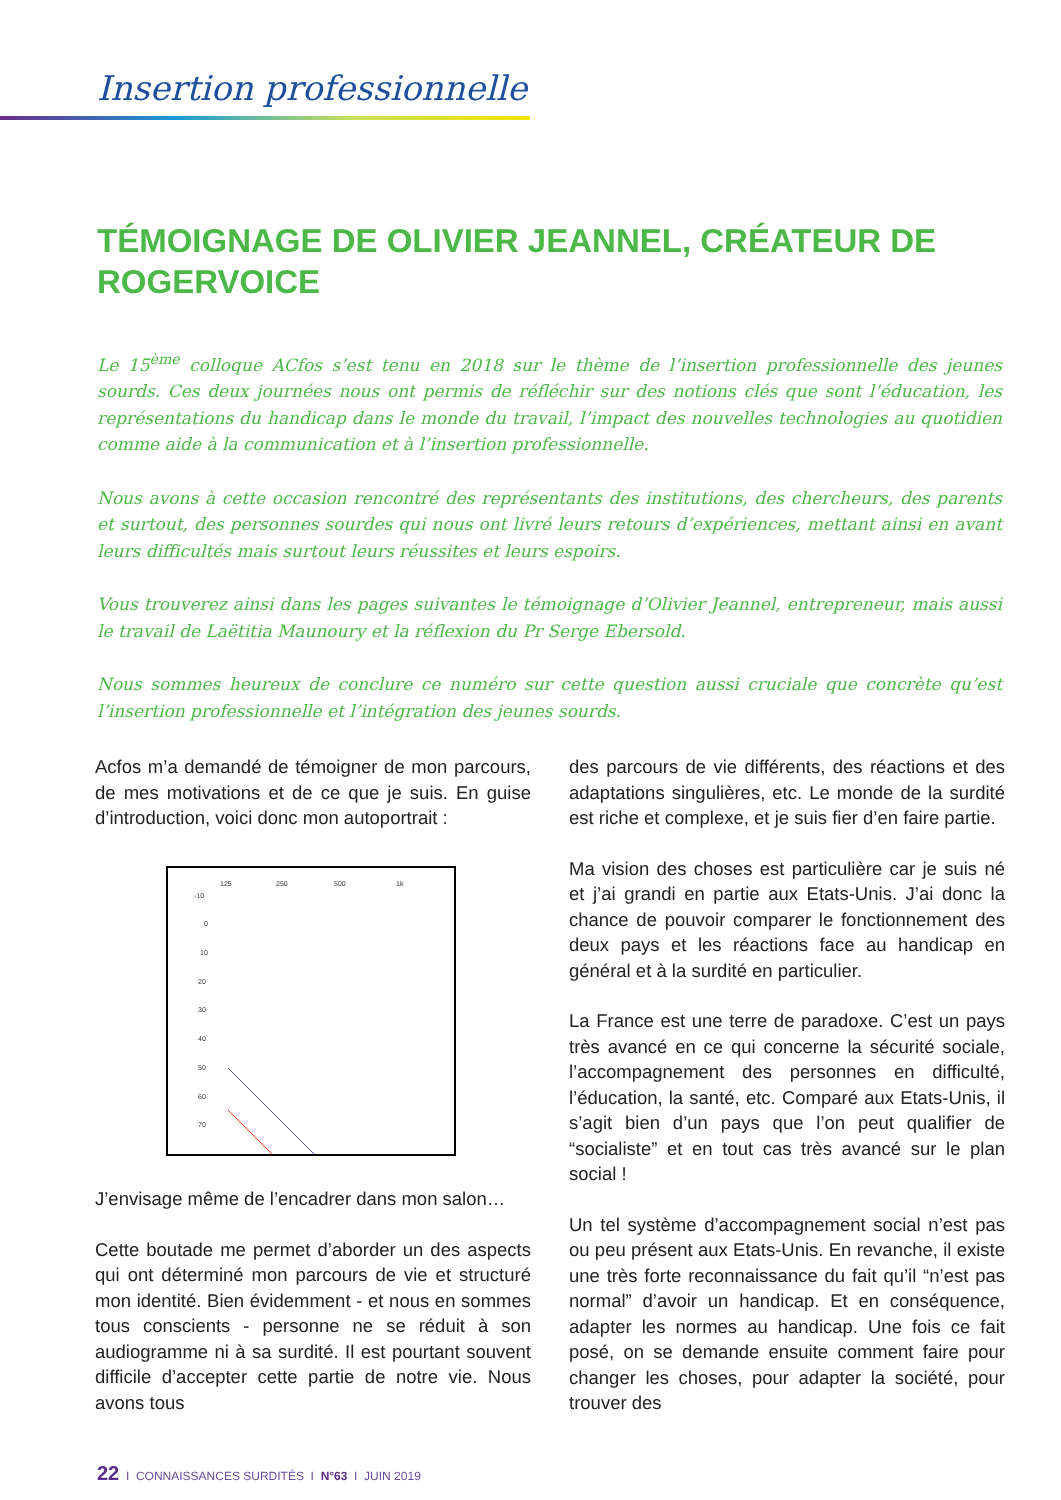Insertion professionnelle
TÉMOIGNAGE DE OLIVIER JEANNEL, CRÉATEUR DE ROGERVOICE
Le 15<sup>ème</sup> colloque ACfos s’est tenu en 2018 sur le thème de l’insertion professionnelle des jeunes sourds. Ces deux journées nous ont permis de réfléchir sur des notions clés que sont l’éducation, les représentations du handicap dans le monde du travail, l’impact des nouvelles technologies au quotidien comme aide à la communication et à l’insertion professionnelle.
Nous avons à cette occasion rencontré des représentants des institutions, des chercheurs, des parents et surtout, des personnes sourdes qui nous ont livré leurs retours d’expériences, mettant ainsi en avant leurs difficultés mais surtout leurs réussites et leurs espoirs.
Vous trouverez ainsi dans les pages suivantes le témoignage d’Olivier Jeannel, entrepreneur, mais aussi le travail de Laëtitia Maunoury et la réflexion du Pr Serge Ebersold.
Nous sommes heureux de conclure ce numéro sur cette question aussi cruciale que concrète qu’est l’insertion professionnelle et l’intégration des jeunes sourds.
Acfos m’a demandé de témoigner de mon parcours, de mes motivations et de ce que je suis. En guise d’introduction, voici donc mon autoportrait :
125
250
500
1k
-10
0
10
20
30
40
50
60
70
J’envisage même de l’encadrer dans mon salon…
Cette boutade me permet d’aborder un des aspects qui ont déterminé mon parcours de vie et structuré mon identité. Bien évidemment - et nous en sommes tous conscients - personne ne se réduit à son audiogramme ni à sa surdité. Il est pourtant souvent difficile d’accepter cette partie de notre vie. Nous avons tous
des parcours de vie différents, des réactions et des adaptations singulières, etc. Le monde de la surdité est riche et complexe, et je suis fier d’en faire partie.
Ma vision des choses est particulière car je suis né et j’ai grandi en partie aux Etats-Unis. J’ai donc la chance de pouvoir comparer le fonctionnement des deux pays et les réactions face au handicap en général et à la surdité en particulier.
La France est une terre de paradoxe. C’est un pays très avancé en ce qui concerne la sécurité sociale, l’accompagnement des personnes en difficulté, l’éducation, la santé, etc. Comparé aux Etats-Unis, il s’agit bien d’un pays que l’on peut qualifier de “socialiste” et en tout cas très avancé sur le plan social !
Un tel système d’accompagnement social n’est pas ou peu présent aux Etats-Unis. En revanche, il existe une très forte reconnaissance du fait qu’il “n’est pas normal” d’avoir un handicap. Et en conséquence, adapter les normes au handicap. Une fois ce fait posé, on se demande ensuite comment faire pour changer les choses, pour adapter la société, pour trouver des
22 I CONNAISSANCES SURDITÉS I N°63 I JUIN 2019